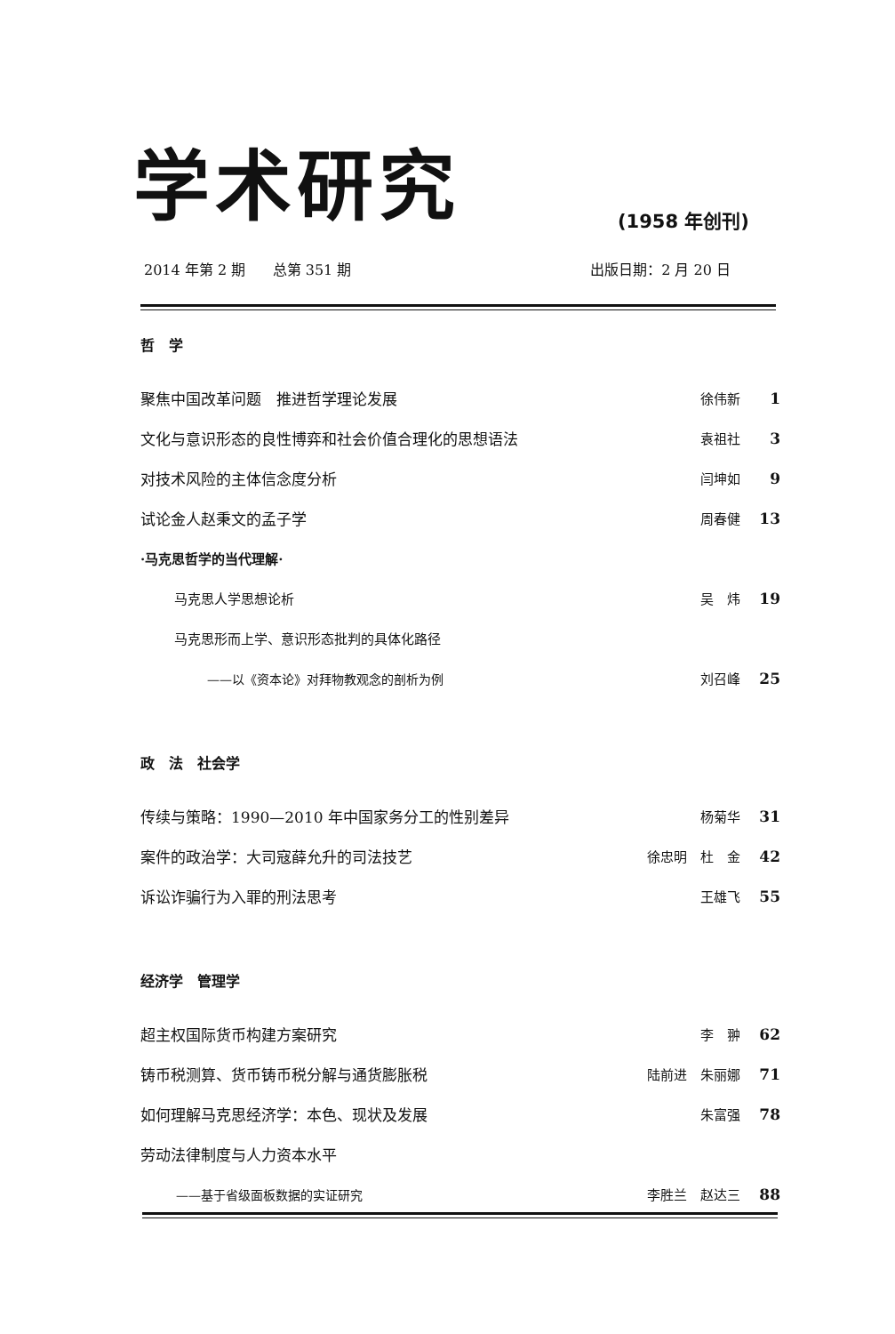学术研究
(1958 年创刊)
2014 年第 2 期 总第 351 期 出版日期：2 月 20 日
哲　学
聚焦中国改革问题　推进哲学理论发展 徐伟新 1
文化与意识形态的良性博弈和社会价值合理化的思想语法 袁祖社 3
对技术风险的主体信念度分析 闫坤如 9
试论金人赵秉文的孟子学 周春健 13
·马克思哲学的当代理解·
马克思人学思想论析 吴　炜 19
马克思形而上学、意识形态批判的具体化路径
——以《资本论》对拜物教观念的剖析为例 刘召峰 25
政　法　社会学
传续与策略：1990—2010 年中国家务分工的性别差异 杨菊华 31
案件的政治学：大司寇薛允升的司法技艺 徐忠明　杜　金 42
诉讼诈骗行为入罪的刑法思考 王雄飞 55
经济学　管理学
超主权国际货币构建方案研究 李　翀 62
铸币税测算、货币铸币税分解与通货膨胀税 陆前进　朱丽娜 71
如何理解马克思经济学：本色、现状及发展 朱富强 78
劳动法律制度与人力资本水平
——基于省级面板数据的实证研究 李胜兰　赵达三 88